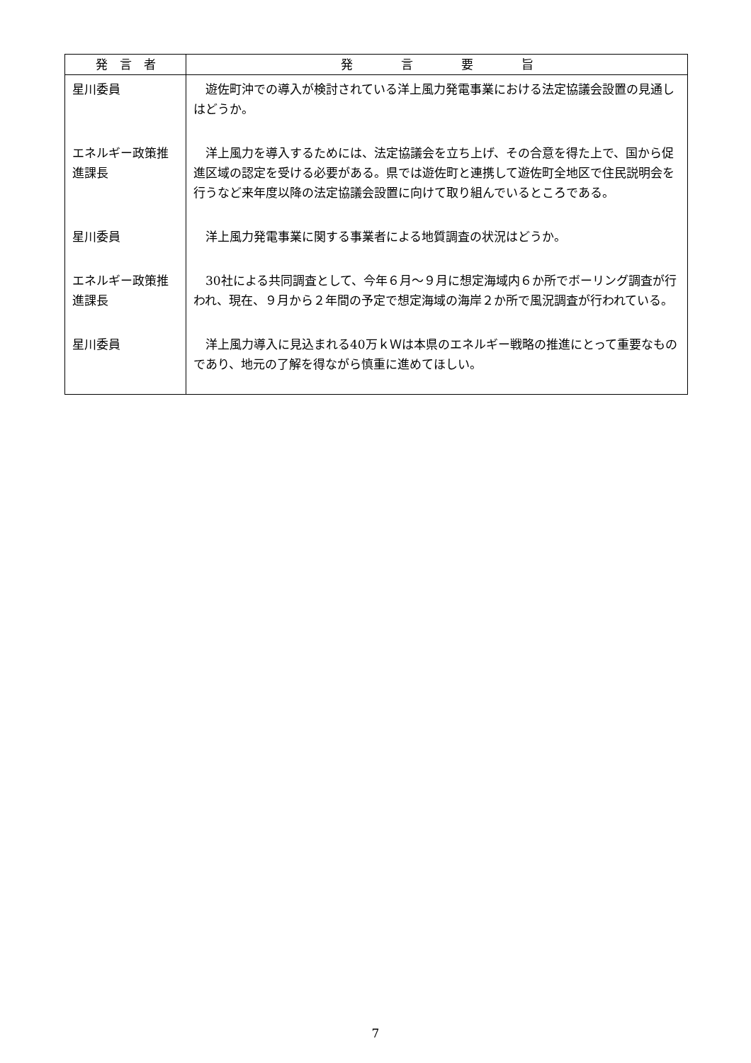| 発 言 者 | 発 言 要 旨 |
| --- | --- |
| 星川委員 | 遊佐町沖での導入が検討されている洋上風力発電事業における法定協議会設置の見通しはどうか。 |
| エネルギー政策推進課長 | 洋上風力を導入するためには、法定協議会を立ち上げ、その合意を得た上で、国から促進区域の認定を受ける必要がある。県では遊佐町と連携して遊佐町全地区で住民説明会を行うなど来年度以降の法定協議会設置に向けて取り組んでいるところである。 |
| 星川委員 | 洋上風力発電事業に関する事業者による地質調査の状況はどうか。 |
| エネルギー政策推進課長 | 30社による共同調査として、今年６月～９月に想定海域内６か所でボーリング調査が行われ、現在、９月から２年間の予定で想定海域の海岸２か所で風況調査が行われている。 |
| 星川委員 | 洋上風力導入に見込まれる40万ｋＷは本県のエネルギー戦略の推進にとって重要なものであり、地元の了解を得ながら慎重に進めてほしい。 |
7